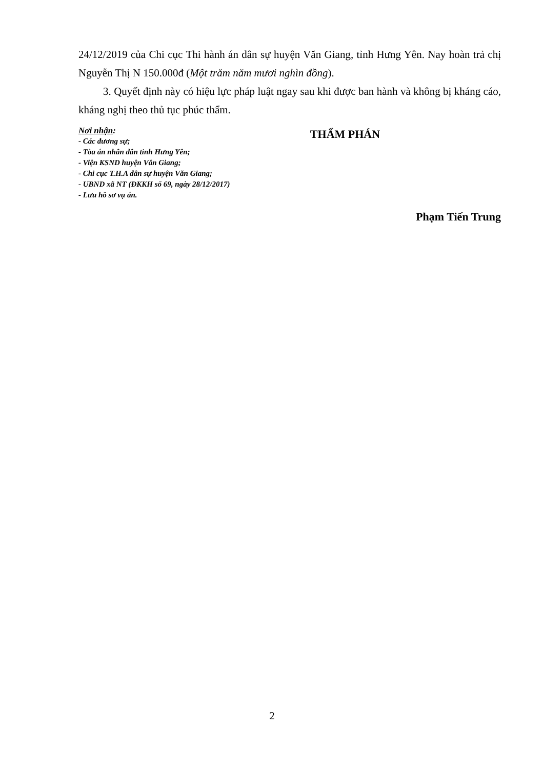24/12/2019 của Chi cục Thi hành án dân sự huyện Văn Giang, tỉnh Hưng Yên. Nay hoàn trả chị Nguyễn Thị N 150.000đ (Một trăm năm mươi nghìn đồng).
3. Quyết định này có hiệu lực pháp luật ngay sau khi được ban hành và không bị kháng cáo, kháng nghị theo thủ tục phúc thẩm.
Nơi nhận:
- Các đương sự;
- Tòa án nhân dân tỉnh Hưng Yên;
- Viện KSND huyện Văn Giang;
- Chi cục T.H.A dân sự huyện Văn Giang;
- UBND xã NT (ĐKKH số 69, ngày 28/12/2017)
- Lưu hồ sơ vụ án.
THẨM PHÁN
Phạm Tiến Trung
2